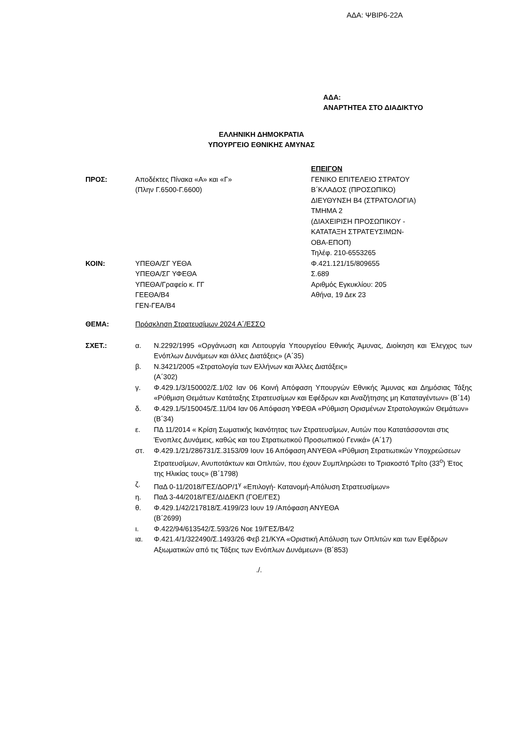ΑΔΑ: ΨΒΙΡ6-22Α
ΑΔΑ:
ΑΝΑΡΤΗΤΕΑ ΣΤΟ ΔΙΑΔΙΚΤΥΟ
ΕΛΛΗΝΙΚΗ ΔΗΜΟΚΡΑΤΙΑ
ΥΠΟΥΡΓΕΙΟ ΕΘΝΙΚΗΣ ΑΜΥΝΑΣ
ΕΠΕΙΓΟΝ
ΠΡΟΣ: Αποδέκτες Πίνακα «Α» και «Γ»
(Πλην Γ.6500-Γ.6600)
ΓΕΝΙΚΟ ΕΠΙΤΕΛΕΙΟ ΣΤΡΑΤΟΥ
Β΄ΚΛΑΔΟΣ (ΠΡΟΣΩΠΙΚΟ)
ΔΙΕΥΘΥΝΣΗ Β4 (ΣΤΡΑΤΟΛΟΓΙΑ)
ΤΜΗΜΑ 2
(ΔΙΑΧΕΙΡΙΣΗ ΠΡΟΣΩΠΙΚΟΥ -
ΚΑΤΑΤΑΞΗ ΣΤΡΑΤΕΥΣΙΜΩΝ-
ΟΒΑ-ΕΠΟΠ)
Τηλέφ. 210-6553265
ΚΟΙΝ: ΥΠΕΘΑ/ΣΓ ΥΕΘΑ
ΥΠΕΘΑ/ΣΓ ΥΦΕΘΑ
ΥΠΕΘΑ/Γραφείο κ. ΓΓ
ΓΕΕΘΑ/Β4
ΓΕΝ-ΓΕΑ/Β4
Φ.421.121/15/809655
Σ.689
Αριθμός Εγκυκλίου: 205
Αθήνα, 19 Δεκ 23
ΘΕΜΑ: Πρόσκληση Στρατευσίμων 2024 Α΄/ΕΣΣΟ
ΣΧΕΤ.:
| α. | Ν.2292/1995 «Οργάνωση και Λειτουργία Υπουργείου Εθνικής Άμυνας, Διοίκηση και Έλεγχος των Ενόπλων Δυνάμεων και άλλες Διατάξεις» (Α΄35) |
| β. | Ν.3421/2005 «Στρατολογία των Ελλήνων και Άλλες Διατάξεις» (Α΄302) |
| γ. | Φ.429.1/3/150002/Σ.1/02 Ιαν 06 Κοινή Απόφαση Υπουργών Εθνικής Άμυνας και Δημόσιας Τάξης «Ρύθμιση Θεμάτων Κατάταξης Στρατευσίμων και Εφέδρων και Αναζήτησης μη Καταταγέντων» (Β΄14) |
| δ. | Φ.429.1/5/150045/Σ.11/04 Ιαν 06 Απόφαση ΥΦΕΘΑ «Ρύθμιση Ορισμένων Στρατολογικών Θεμάτων» (Β΄34) |
| ε. | ΠΔ 11/2014 « Κρίση Σωματικής Ικανότητας των Στρατευσίμων, Αυτών που Κατατάσσονται στις Ένοπλες Δυνάμεις, καθώς και του Στρατιωτικού Προσωπικού Γενικά» (Α΄17) |
| στ. | Φ.429.1/21/286731/Σ.3153/09 Ιουν 16 Απόφαση ΑΝΥΕΘΑ «Ρύθμιση Στρατιωτικών Υποχρεώσεων Στρατευσίμων, Ανυποτάκτων και Οπλιτών, που έχουν Συμπληρώσει το Τριακοστό Τρίτο (33<sup>ο</sup>) Έτος της Ηλικίας τους» (Β΄1798) |
| ζ. | ΠαΔ 0-11/2018/ΓΕΣ/ΔΟΡ/1<sup>γ</sup> «Επιλογή- Κατανομή-Απόλυση Στρατευσίμων» |
| η. | ΠαΔ 3-44/2018/ΓΕΣ/ΔΙΔΕΚΠ (ΓΟΕ/ΓΕΣ) |
| θ. | Φ.429.1/42/217818/Σ.4199/23 Ιουν 19 /Απόφαση ΑΝΥΕΘΑ (Β΄2699) |
| ι. | Φ.422/94/613542/Σ.593/26 Νοε 19/ΓΕΣ/Β4/2 |
| ια. | Φ.421.4/1/322490/Σ.1493/26 Φεβ 21/ΚΥΑ «Οριστική Απόλυση των Οπλιτών και των Εφέδρων Αξιωματικών από τις Τάξεις των Ενόπλων Δυνάμεων» (Β΄853) |
./.